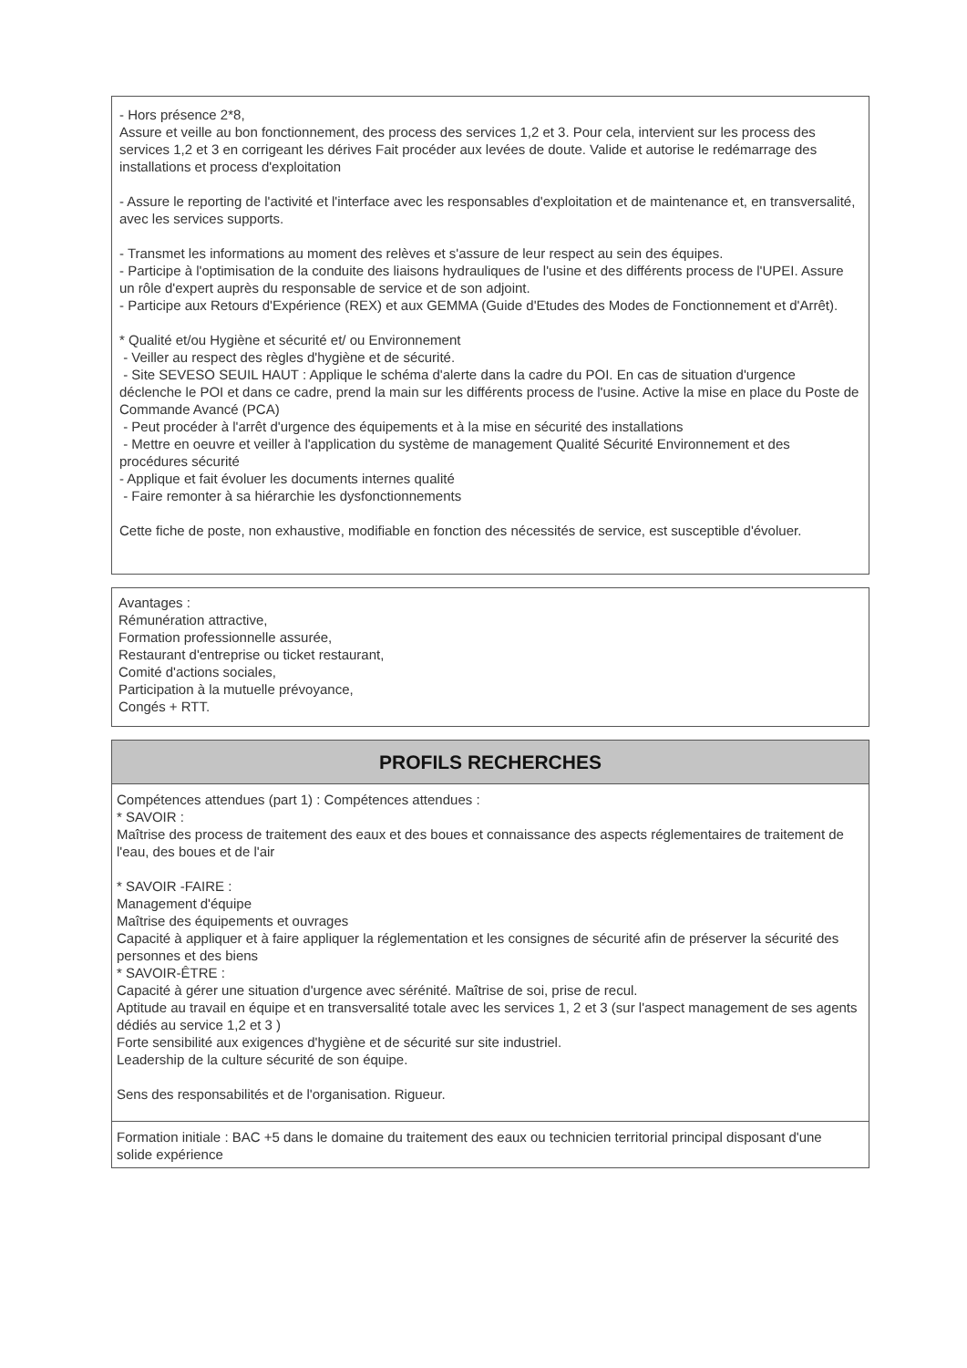- Hors présence 2*8,
Assure et veille au bon fonctionnement, des process des services 1,2 et 3. Pour cela, intervient sur les process des services 1,2 et 3 en corrigeant les dérives Fait procéder aux levées de doute. Valide et autorise le redémarrage des installations et process d'exploitation
- Assure le reporting de l'activité et l'interface avec les responsables d'exploitation et de maintenance et, en transversalité, avec les services supports.
- Transmet les informations au moment des relèves et s'assure de leur respect au sein des équipes.
- Participe à l'optimisation de la conduite des liaisons hydrauliques de l'usine et des différents process de l'UPEI. Assure un rôle d'expert auprès du responsable de service et de son adjoint.
- Participe aux Retours d'Expérience (REX) et aux GEMMA (Guide d'Etudes des Modes de Fonctionnement et d'Arrêt).
* Qualité et/ou Hygiène et sécurité et/ ou Environnement
- Veiller au respect des règles d'hygiène et de sécurité.
- Site SEVESO SEUIL HAUT : Applique le schéma d'alerte dans la cadre du POI. En cas de situation d'urgence déclenche le POI et dans ce cadre, prend la main sur les différents process de l'usine. Active la mise en place du Poste de Commande Avancé (PCA)
- Peut procéder à l'arrêt d'urgence des équipements et à la mise en sécurité des installations
- Mettre en oeuvre et veiller à l'application du système de management Qualité Sécurité Environnement et des procédures sécurité
- Applique et fait évoluer les documents internes qualité
- Faire remonter à sa hiérarchie les dysfonctionnements
Cette fiche de poste, non exhaustive, modifiable en fonction des nécessités de service, est susceptible d'évoluer.
Avantages :
Rémunération attractive,
Formation professionnelle assurée,
Restaurant d'entreprise ou ticket restaurant,
Comité d'actions sociales,
Participation à la mutuelle prévoyance,
Congés + RTT.
PROFILS RECHERCHES
Compétences attendues (part 1) : Compétences attendues :
* SAVOIR :
Maîtrise des process de traitement des eaux et des boues et connaissance des aspects réglementaires de traitement de l'eau, des boues et de l'air
* SAVOIR -FAIRE :
Management d'équipe
Maîtrise des équipements et ouvrages
Capacité à appliquer et à faire appliquer la réglementation et les consignes de sécurité afin de préserver la sécurité des personnes et des biens
* SAVOIR-ÊTRE :
Capacité à gérer une situation d'urgence avec sérénité. Maîtrise de soi, prise de recul.
Aptitude au travail en équipe et en transversalité totale avec les services 1, 2 et 3 (sur l'aspect management de ses agents dédiés au service 1,2 et 3 )
Forte sensibilité aux exigences d'hygiène et de sécurité sur site industriel.
Leadership de la culture sécurité de son équipe.
Sens des responsabilités et de l'organisation. Rigueur.
Formation initiale : BAC +5 dans le domaine du traitement des eaux ou technicien territorial principal disposant d'une
solide expérience